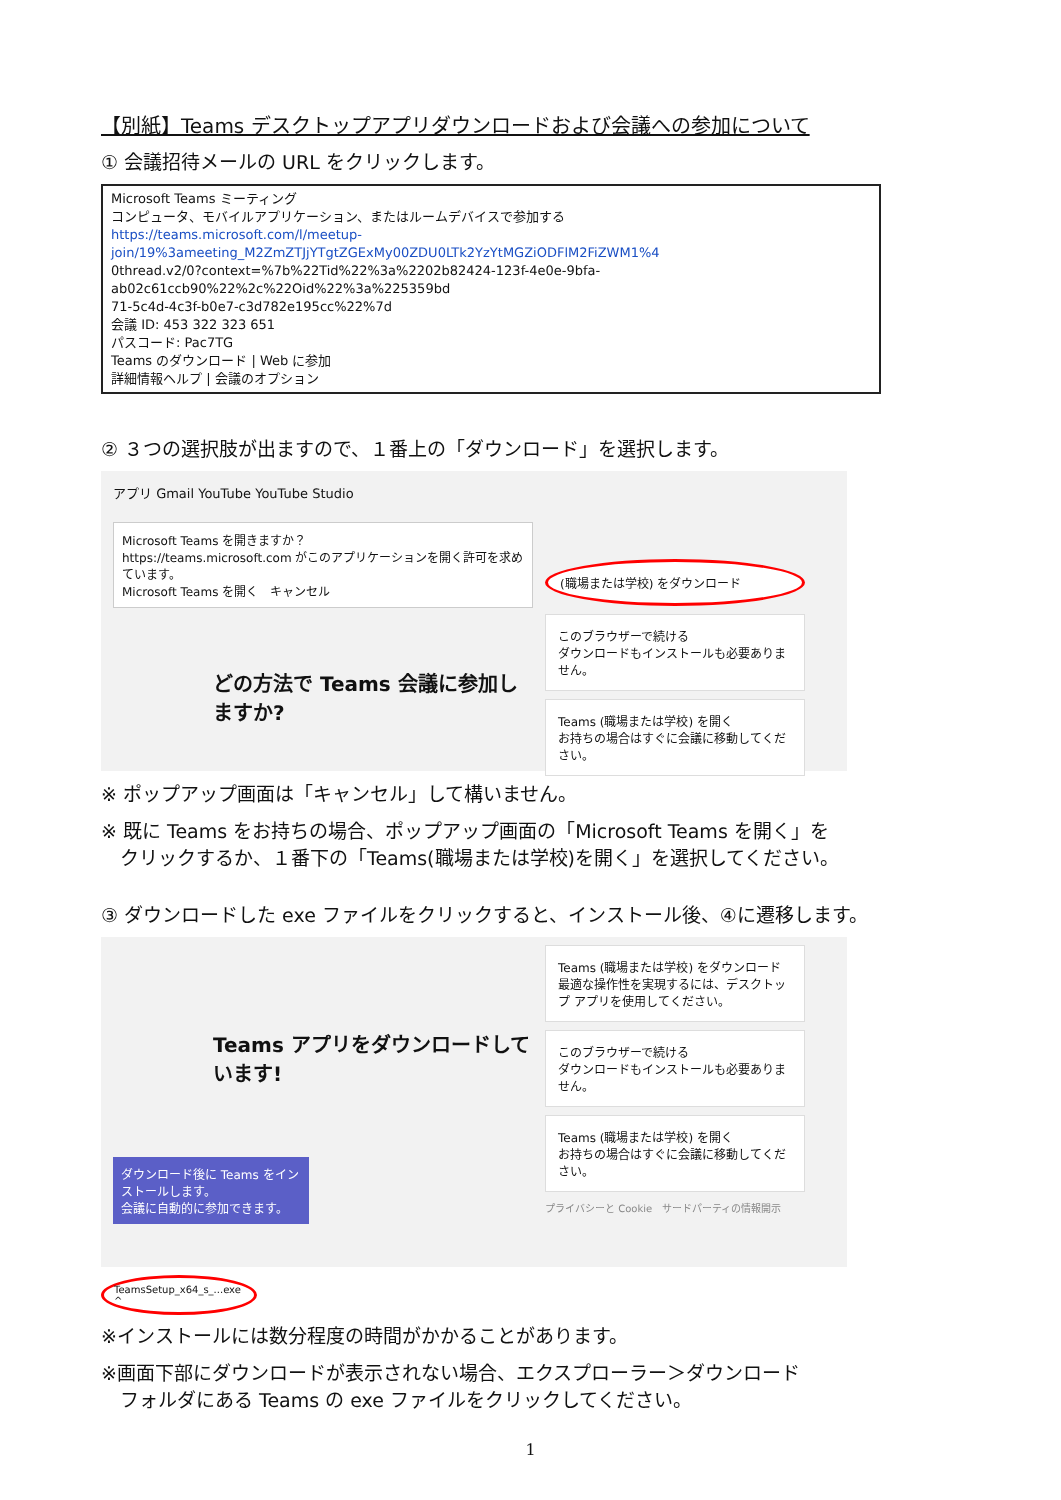【別紙】Teams デスクトップアプリダウンロードおよび会議への参加について
① 会議招待メールの URL をクリックします。
Microsoft Teams ミーティング
コンピュータ、モバイルアプリケーション、またはルームデバイスで参加する
https://teams.microsoft.com/l/meetup-join/19%3ameeting_M2ZmZTJjYTgtZGExMy00ZDU0LTk2YzYtMGZiODFlM2FiZWM1%4
0thread.v2/0?context=%7b%22Tid%22%3a%2202b82424-123f-4e0e-9bfa-ab02c61ccb90%22%2c%22Oid%22%3a%225359bd
71-5c4d-4c3f-b0e7-c3d782e195cc%22%7d
会議 ID: 453 322 323 651
パスコード: Pac7TG
Teams のダウンロード | Web に参加
詳細情報ヘルプ | 会議のオプション
② ３つの選択肢が出ますので、１番上の「ダウンロード」を選択します。
アプリ Gmail YouTube YouTube Studio
Microsoft Teams を開きますか？
https://teams.microsoft.com がこのアプリケーションを開く許可を求めています。
Microsoft Teams を開く　キャンセル
どの方法で Teams 会議に参加しますか?
(職場または学校) をダウンロード
このブラウザーで続ける
ダウンロードもインストールも必要ありません。
Teams (職場または学校) を開く
お持ちの場合はすぐに会議に移動してください。
※ ポップアップ画面は「キャンセル」して構いません。
※ 既に Teams をお持ちの場合、ポップアップ画面の「Microsoft Teams を開く」を
　クリックするか、１番下の「Teams(職場または学校)を開く」を選択してください。
③ ダウンロードした exe ファイルをクリックすると、インストール後、④に遷移します。
Teams アプリをダウンロードしています!
ダウンロード後に Teams をインストールします。
会議に自動的に参加できます。
Teams (職場または学校) をダウンロード
最適な操作性を実現するには、デスクトップ アプリを使用してください。
このブラウザーで続ける
ダウンロードもインストールも必要ありません。
Teams (職場または学校) を開く
お持ちの場合はすぐに会議に移動してください。
プライバシーと Cookie　サードパーティの情報開示
TeamsSetup_x64_s_...exe ^
※インストールには数分程度の時間がかかることがあります。
※画面下部にダウンロードが表示されない場合、エクスプローラー＞ダウンロード
　フォルダにある Teams の exe ファイルをクリックしてください。
1